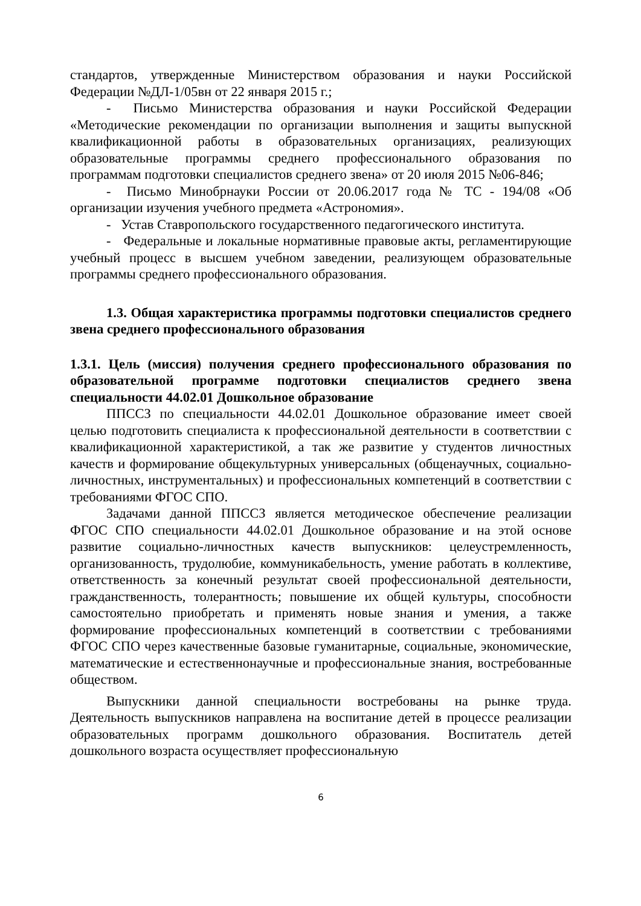стандартов, утвержденные Министерством образования и науки Российской Федерации №ДЛ-1/05вн от 22 января 2015 г.;
- Письмо Министерства образования и науки Российской Федерации «Методические рекомендации по организации выполнения и защиты выпускной квалификационной работы в образовательных организациях, реализующих образовательные программы среднего профессионального образования по программам подготовки специалистов среднего звена» от 20 июля 2015 №06-846;
- Письмо Минобрнауки России от 20.06.2017 года № ТС - 194/08 «Об организации изучения учебного предмета «Астрономия».
- Устав Ставропольского государственного педагогического института.
- Федеральные и локальные нормативные правовые акты, регламентирующие учебный процесс в высшем учебном заведении, реализующем образовательные программы среднего профессионального образования.
1.3. Общая характеристика программы подготовки специалистов среднего звена среднего профессионального образования
1.3.1. Цель (миссия) получения среднего профессионального образования по образовательной программе подготовки специалистов среднего звена специальности 44.02.01 Дошкольное образование
ППССЗ по специальности 44.02.01 Дошкольное образование имеет своей целью подготовить специалиста к профессиональной деятельности в соответствии с квалификационной характеристикой, а так же развитие у студентов личностных качеств и формирование общекультурных универсальных (общенаучных, социально-личностных, инструментальных) и профессиональных компетенций в соответствии с требованиями ФГОС СПО.
Задачами данной ППССЗ является методическое обеспечение реализации ФГОС СПО специальности 44.02.01 Дошкольное образование и на этой основе развитие социально-личностных качеств выпускников: целеустремленность, организованность, трудолюбие, коммуникабельность, умение работать в коллективе, ответственность за конечный результат своей профессиональной деятельности, гражданственность, толерантность; повышение их общей культуры, способности самостоятельно приобретать и применять новые знания и умения, а также формирование профессиональных компетенций в соответствии с требованиями ФГОС СПО через качественные базовые гуманитарные, социальные, экономические, математические и естественнонаучные и профессиональные знания, востребованные обществом.
Выпускники данной специальности востребованы на рынке труда. Деятельность выпускников направлена на воспитание детей в процессе реализации образовательных программ дошкольного образования. Воспитатель детей дошкольного возраста осуществляет профессиональную
6